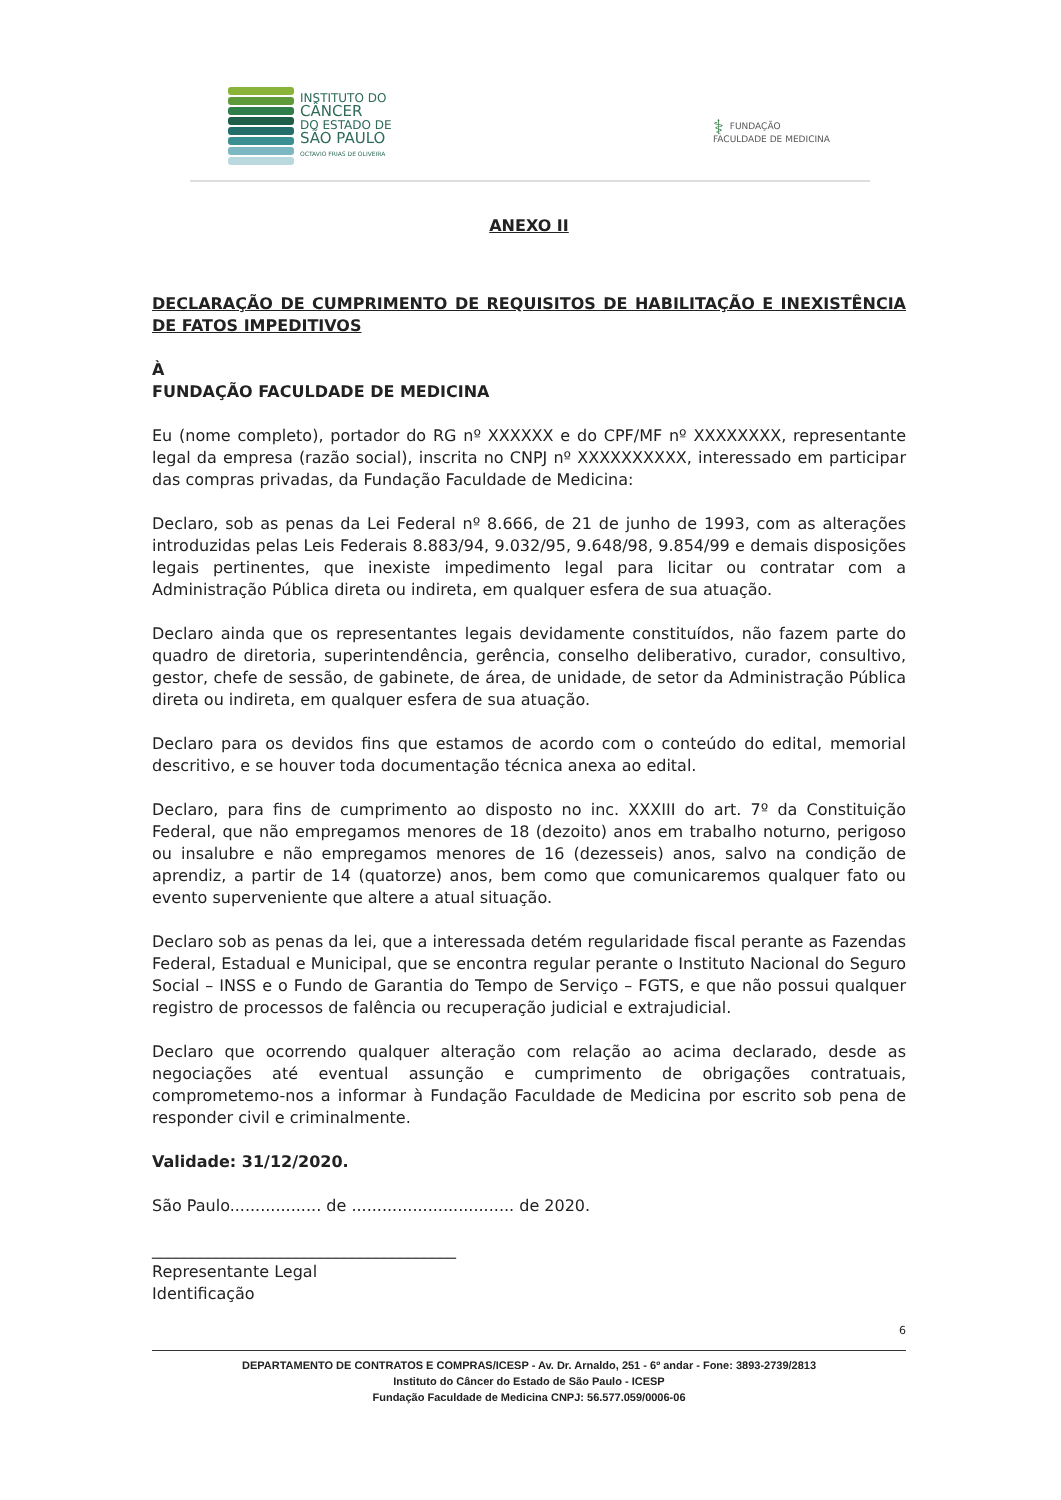INSTITUTO DO
CÂNCER
DO ESTADO DE
SÃO PAULO
OCTAVIO FRIAS DE OLIVEIRA
⚕ FUNDAÇÃO
FACULDADE DE MEDICINA
ANEXO II
DECLARAÇÃO DE CUMPRIMENTO DE REQUISITOS DE HABILITAÇÃO E INEXISTÊNCIA DE FATOS IMPEDITIVOS
À
FUNDAÇÃO FACULDADE DE MEDICINA
Eu (nome completo), portador do RG nº XXXXXX e do CPF/MF nº XXXXXXXX, representante legal da empresa (razão social), inscrita no CNPJ nº XXXXXXXXXX, interessado em participar das compras privadas, da Fundação Faculdade de Medicina:
Declaro, sob as penas da Lei Federal nº 8.666, de 21 de junho de 1993, com as alterações introduzidas pelas Leis Federais 8.883/94, 9.032/95, 9.648/98, 9.854/99 e demais disposições legais pertinentes, que inexiste impedimento legal para licitar ou contratar com a Administração Pública direta ou indireta, em qualquer esfera de sua atuação.
Declaro ainda que os representantes legais devidamente constituídos, não fazem parte do quadro de diretoria, superintendência, gerência, conselho deliberativo, curador, consultivo, gestor, chefe de sessão, de gabinete, de área, de unidade, de setor da Administração Pública direta ou indireta, em qualquer esfera de sua atuação.
Declaro para os devidos fins que estamos de acordo com o conteúdo do edital, memorial descritivo, e se houver toda documentação técnica anexa ao edital.
Declaro, para fins de cumprimento ao disposto no inc. XXXIII do art. 7º da Constituição Federal, que não empregamos menores de 18 (dezoito) anos em trabalho noturno, perigoso ou insalubre e não empregamos menores de 16 (dezesseis) anos, salvo na condição de aprendiz, a partir de 14 (quatorze) anos, bem como que comunicaremos qualquer fato ou evento superveniente que altere a atual situação.
Declaro sob as penas da lei, que a interessada detém regularidade fiscal perante as Fazendas Federal, Estadual e Municipal, que se encontra regular perante o Instituto Nacional do Seguro Social – INSS e o Fundo de Garantia do Tempo de Serviço – FGTS, e que não possui qualquer registro de processos de falência ou recuperação judicial e extrajudicial.
Declaro que ocorrendo qualquer alteração com relação ao acima declarado, desde as negociações até eventual assunção e cumprimento de obrigações contratuais, comprometemo-nos a informar à Fundação Faculdade de Medicina por escrito sob pena de responder civil e criminalmente.
Validade: 31/12/2020.
São Paulo.................. de ................................ de 2020.
______________________________________
Representante Legal
Identificação
6
DEPARTAMENTO DE CONTRATOS E COMPRAS/ICESP - Av. Dr. Arnaldo, 251 - 6º andar - Fone: 3893-2739/2813
Instituto do Câncer do Estado de São Paulo - ICESP
Fundação Faculdade de Medicina CNPJ: 56.577.059/0006-06